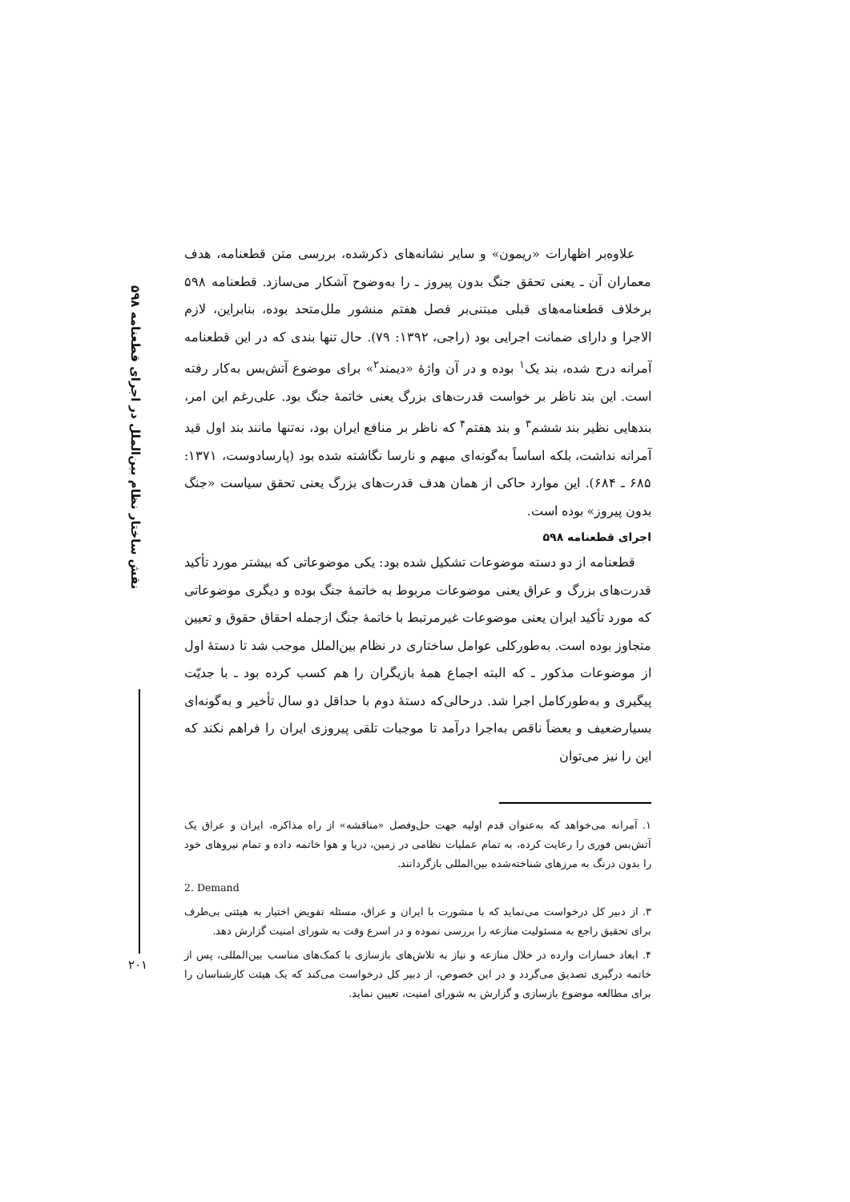نقش ساختار نظام بین‌الملل در اجرای قطعنامه ۵۹۸
علاوه‌بر اظهارات «ریمون» و سایر نشانه‌های ذکرشده، بررسی متن قطعنامه، هدف معماران آن ـ یعنی تحقق جنگ بدون پیروز ـ را به‌وضوح آشکار می‌سازد. قطعنامه ۵۹۸ برخلاف قطعنامه‌های قبلی مبتنی‌بر فصل هفتم منشور ملل‌متحد بوده، بنابراین، لازم الاجرا و دارای ضمانت اجرایی بود (راجی، ۱۳۹۲: ۷۹). حال تنها بندی که در این قطعنامه آمرانه درج شده، بند یک<sup>۱</sup> بوده و در آن واژهٔ «دیمند<sup>۲</sup>» برای موضوع آتش‌بس به‌کار رفته است. این بند ناظر بر خواست قدرت‌های بزرگ یعنی خاتمهٔ جنگ بود. علی‌رغم این امر، بندهایی نظیر بند ششم<sup>۳</sup> و بند هفتم<sup>۴</sup> که ناظر بر منافع ایران بود، نه‌تنها مانند بند اول قید آمرانه نداشت، بلکه اساساً به‌گونه‌ای مبهم و نارسا نگاشته شده بود (پارسادوست، ۱۳۷۱: ۶۸۵ ـ ۶۸۴). این موارد حاکی از همان هدف قدرت‌های بزرگ یعنی تحقق سیاست «جنگ بدون پیروز» بوده است.
اجرای قطعنامه ۵۹۸
قطعنامه از دو دسته موضوعات تشکیل شده بود: یکی موضوعاتی که بیشتر مورد تأکید قدرت‌های بزرگ و عراق یعنی موضوعات مربوط به خاتمهٔ جنگ بوده و دیگری موضوعاتی که مورد تأکید ایران یعنی موضوعات غیرمرتبط با خاتمهٔ جنگ ازجمله احقاق حقوق و تعیین متجاوز بوده است. به‌طورکلی عوامل ساختاری در نظام بین‌الملل موجب شد تا دستهٔ اول از موضوعات مذکور ـ که البته اجماع همهٔ بازیگران را هم کسب کرده بود ـ با جدیّت پیگیری و به‌طورکامل اجرا شد. درحالی‌که دستهٔ دوم با حداقل دو سال تأخیر و به‌گونه‌ای بسیارضعیف و بعضاً ناقص به‌اجرا درآمد تا موجبات تلقی پیروزی ایران را فراهم نکند که این را نیز می‌توان
۱. آمرانه می‌خواهد که به‌عنوان قدم اولیه جهت حل‌وفصل «مناقشه» از راه مذاکره، ایران و عراق یک آتش‌بس فوری را رعایت کرده، به تمام عملیات نظامی در زمین، دریا و هوا خاتمه داده و تمام نیروهای خود را بدون درنگ به مرزهای شناخته‌شده بین‌المللی بازگردانند.
2. Demand
۳. از دبیر کل درخواست می‌نماید که با مشورت با ایران و عراق، مسئله تفویض اختیار به هیئتی بی‌طرف برای تحقیق راجع به مسئولیت منازعه را بررسی نموده و در اسرع وقت به شورای امنیت گزارش دهد.
۴. ابعاد خسارات وارده در خلال منازعه و نیاز به تلاش‌های بازسازی با کمک‌های مناسب بین‌المللی، پس از خاتمه درگیری تصدیق می‌گردد و در این خصوص، از دبیر کل درخواست می‌کند که یک هیئت کارشناسان را برای مطالعه موضوع بازسازی و گزارش به شورای امنیت، تعیین نماید.
۲۰۱